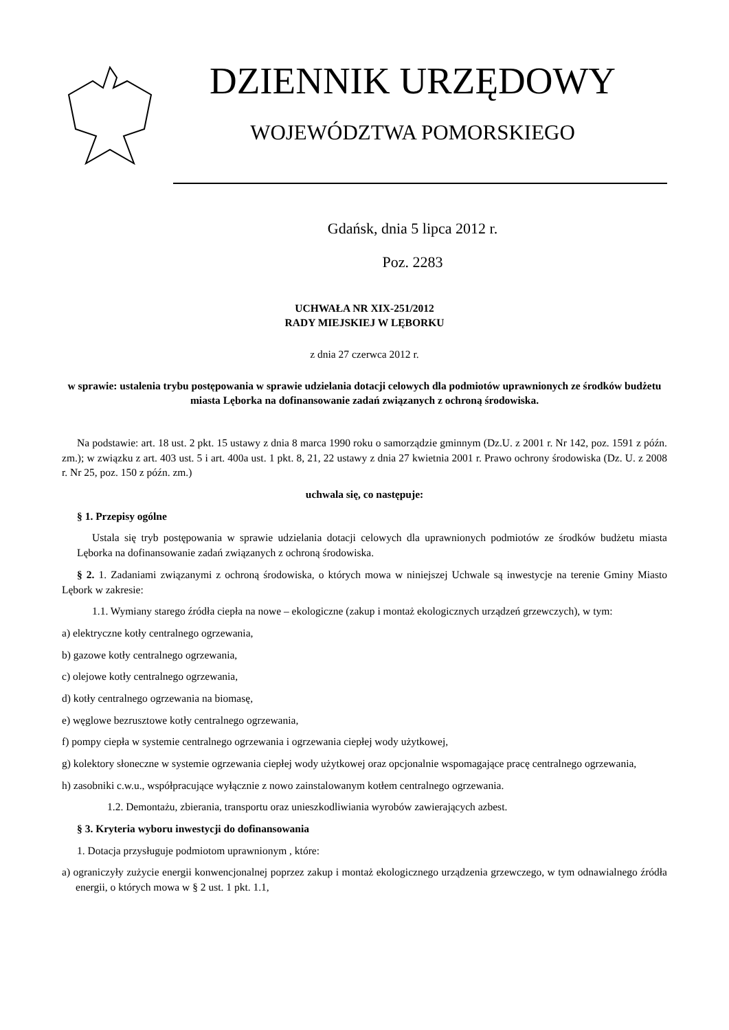DZIENNIK URZĘDOWY
WOJEWÓDZTWA POMORSKIEGO
Gdańsk, dnia 5 lipca 2012 r.
Poz. 2283
UCHWAŁA NR XIX-251/2012
RADY MIEJSKIEJ W LĘBORKU
z dnia 27 czerwca 2012 r.
w sprawie: ustalenia trybu postępowania w sprawie udzielania dotacji celowych dla podmiotów uprawnionych ze środków budżetu miasta Lęborka na dofinansowanie zadań związanych z ochroną środowiska.
Na podstawie: art. 18 ust. 2 pkt. 15 ustawy z dnia 8 marca 1990 roku o samorządzie gminnym (Dz.U. z 2001 r. Nr 142, poz. 1591 z późn. zm.); w związku z art. 403 ust. 5 i art. 400a ust. 1 pkt. 8, 21, 22 ustawy z dnia 27 kwietnia 2001 r. Prawo ochrony środowiska (Dz. U. z 2008 r. Nr 25, poz. 150 z późn. zm.)
uchwala się, co następuje:
§ 1. Przepisy ogólne
Ustala się tryb postępowania w sprawie udzielania dotacji celowych dla uprawnionych podmiotów ze środków budżetu miasta Lęborka na dofinansowanie zadań związanych z ochroną środowiska.
§ 2. 1. Zadaniami związanymi z ochroną środowiska, o których mowa w niniejszej Uchwale są inwestycje na terenie Gminy Miasto Lębork w zakresie:
1.1. Wymiany starego źródła ciepła na nowe – ekologiczne (zakup i montaż ekologicznych urządzeń grzewczych), w tym:
a) elektryczne kotły centralnego ogrzewania,
b) gazowe kotły centralnego ogrzewania,
c) olejowe kotły centralnego ogrzewania,
d) kotły centralnego ogrzewania na biomasę,
e) węglowe bezrusztowe kotły centralnego ogrzewania,
f) pompy ciepła w systemie centralnego ogrzewania i ogrzewania ciepłej wody użytkowej,
g) kolektory słoneczne w systemie ogrzewania ciepłej wody użytkowej oraz opcjonalnie wspomagające pracę centralnego ogrzewania,
h) zasobniki c.w.u., współpracujące wyłącznie z nowo zainstalowanym kotłem centralnego ogrzewania.
1.2. Demontażu, zbierania, transportu oraz unieszkodliwiania wyrobów zawierających azbest.
§ 3. Kryteria wyboru inwestycji do dofinansowania
1. Dotacja przysługuje podmiotom uprawnionym , które:
a) ograniczyły zużycie energii konwencjonalnej poprzez zakup i montaż ekologicznego urządzenia grzewczego, w tym odnawialnego źródła energii, o których mowa w § 2 ust. 1 pkt. 1.1,